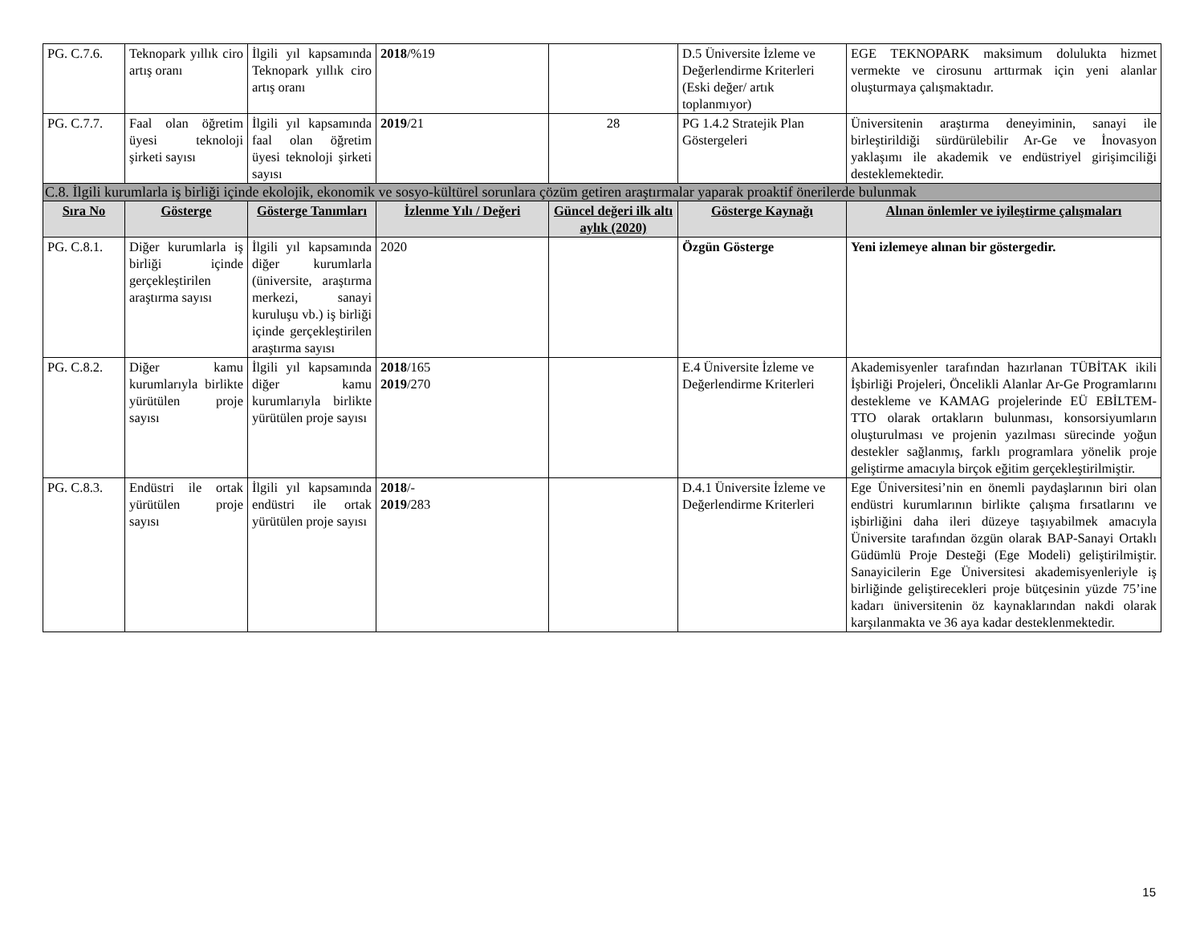| PG. C.7.6. | Teknopark yıllık ciro artış oranı | İlgili yıl kapsamında Teknopark yıllık ciro artış oranı | 2018 /%19 | | D.5 Üniversite İzleme ve Değerlendirme Kriterleri (Eski değer/ artık toplanmıyor) | EGE TEKNOPARK maksimum dolulukta hizmet vermekte ve cirosunu arttırmak için yeni alanlar oluşturmaya çalışmaktadır. |
| PG. C.7.7. | Faal olan öğretim üyesi teknoloji şirketi sayısı | İlgili yıl kapsamında faal olan öğretim üyesi teknoloji şirketi sayısı | 2019 /21 | 28 | PG 1.4.2 Stratejik Plan Göstergeleri | Üniversitenin araştırma deneyiminin, sanayi ile birleştirildiği sürdürülebilir Ar-Ge ve İnovasyon yaklaşımı ile akademik ve endüstriyel girişimciliği desteklemektedir. |
| C.8. İlgili kurumlarla iş birliği içinde ekolojik, ekonomik ve sosyo-kültürel sorunlara çözüm getiren araştırmalar yaparak proaktif önerilerde bulunmak | | | | | | |
| Sıra No | Gösterge | Gösterge Tanımları | İzlenme Yılı / Değeri | Güncel değeri ilk altı aylık (2020) | Gösterge Kaynağı | Alınan önlemler ve iyileştirme çalışmaları |
| PG. C.8.1. | Diğer kurumlarla iş birliği içinde gerçekleştirilen araştırma sayısı | İlgili yıl kapsamında diğer kurumlarla (üniversite, araştırma merkezi, sanayi kuruluşu vb.) iş birliği içinde gerçekleştirilen araştırma sayısı | 2020 | | Özgün Gösterge | Yeni izlemeye alınan bir göstergedir. |
| PG. C.8.2. | Diğer kamu kurumlarıyla birlikte yürütülen proje sayısı | İlgili yıl kapsamında diğer kamu kurumlarıyla birlikte yürütülen proje sayısı | 2018 /165 2019 /270 | | E.4 Üniversite İzleme ve Değerlendirme Kriterleri | Akademisyenler tarafından hazırlanan TÜBİTAK ikili İşbirliği Projeleri, Öncelikli Alanlar Ar-Ge Programlarını destekleme ve KAMAG projelerinde EÜ EBİLTEM-TTO olarak ortakların bulunması, konsorsiyumların oluşturulması ve projenin yazılması sürecinde yoğun destekler sağlanmış, farklı programlara yönelik proje geliştirme amacıyla birçok eğitim gerçekleştirilmiştir. |
| PG. C.8.3. | Endüstri ile ortak yürütülen proje sayısı | İlgili yıl kapsamında endüstri ile ortak yürütülen proje sayısı | 2018 /- 2019 /283 | | D.4.1 Üniversite İzleme ve Değerlendirme Kriterleri | Ege Üniversitesi’nin en önemli paydaşlarının biri olan endüstri kurumlarının birlikte çalışma fırsatlarını ve işbirliğini daha ileri düzeye taşıyabilmek amacıyla Üniversite tarafından özgün olarak BAP-Sanayi Ortaklı Güdümlü Proje Desteği (Ege Modeli) geliştirilmiştir. Sanayicilerin Ege Üniversitesi akademisyenleriyle iş birliğinde geliştirecekleri proje bütçesinin yüzde 75’ine kadarı üniversitenin öz kaynaklarından nakdi olarak karşılanmakta ve 36 aya kadar desteklenmektedir. |
15